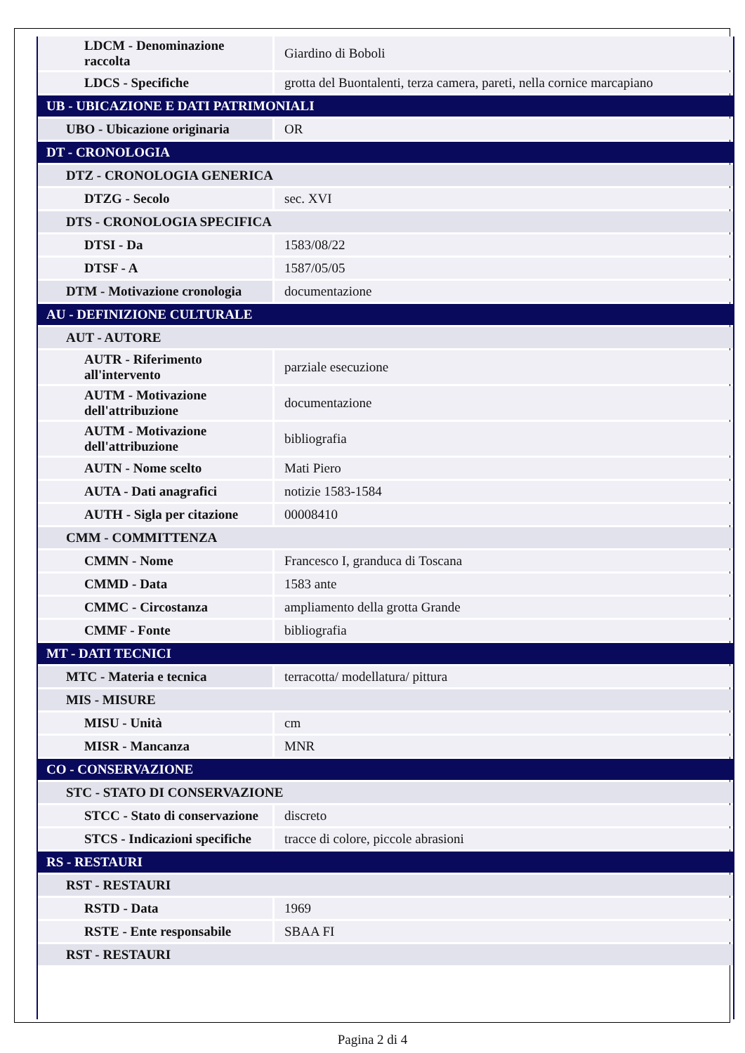| LDCM - Denominazione raccolta | Giardino di Boboli |
| LDCS - Specifiche | grotta del Buontalenti, terza camera, pareti, nella cornice marcapiano |
| UB - UBICAZIONE E DATI PATRIMONIALI | |
| UBO - Ubicazione originaria | OR |
| DT - CRONOLOGIA | |
| DTZ - CRONOLOGIA GENERICA | |
| DTZG - Secolo | sec. XVI |
| DTS - CRONOLOGIA SPECIFICA | |
| DTSI - Da | 1583/08/22 |
| DTSF - A | 1587/05/05 |
| DTM - Motivazione cronologia | documentazione |
| AU - DEFINIZIONE CULTURALE | |
| AUT - AUTORE | |
| AUTR - Riferimento all'intervento | parziale esecuzione |
| AUTM - Motivazione dell'attribuzione | documentazione |
| AUTM - Motivazione dell'attribuzione | bibliografia |
| AUTN - Nome scelto | Mati Piero |
| AUTA - Dati anagrafici | notizie 1583-1584 |
| AUTH - Sigla per citazione | 00008410 |
| CMM - COMMITTENZA | |
| CMMN - Nome | Francesco I, granduca di Toscana |
| CMMD - Data | 1583 ante |
| CMMC - Circostanza | ampliamento della grotta Grande |
| CMMF - Fonte | bibliografia |
| MT - DATI TECNICI | |
| MTC - Materia e tecnica | terracotta/ modellatura/ pittura |
| MIS - MISURE | |
| MISU - Unità | cm |
| MISR - Mancanza | MNR |
| CO - CONSERVAZIONE | |
| STC - STATO DI CONSERVAZIONE | |
| STCC - Stato di conservazione | discreto |
| STCS - Indicazioni specifiche | tracce di colore, piccole abrasioni |
| RS - RESTAURI | |
| RST - RESTAURI | |
| RSTD - Data | 1969 |
| RSTE - Ente responsabile | SBAA FI |
| RST - RESTAURI | |
Pagina 2 di 4